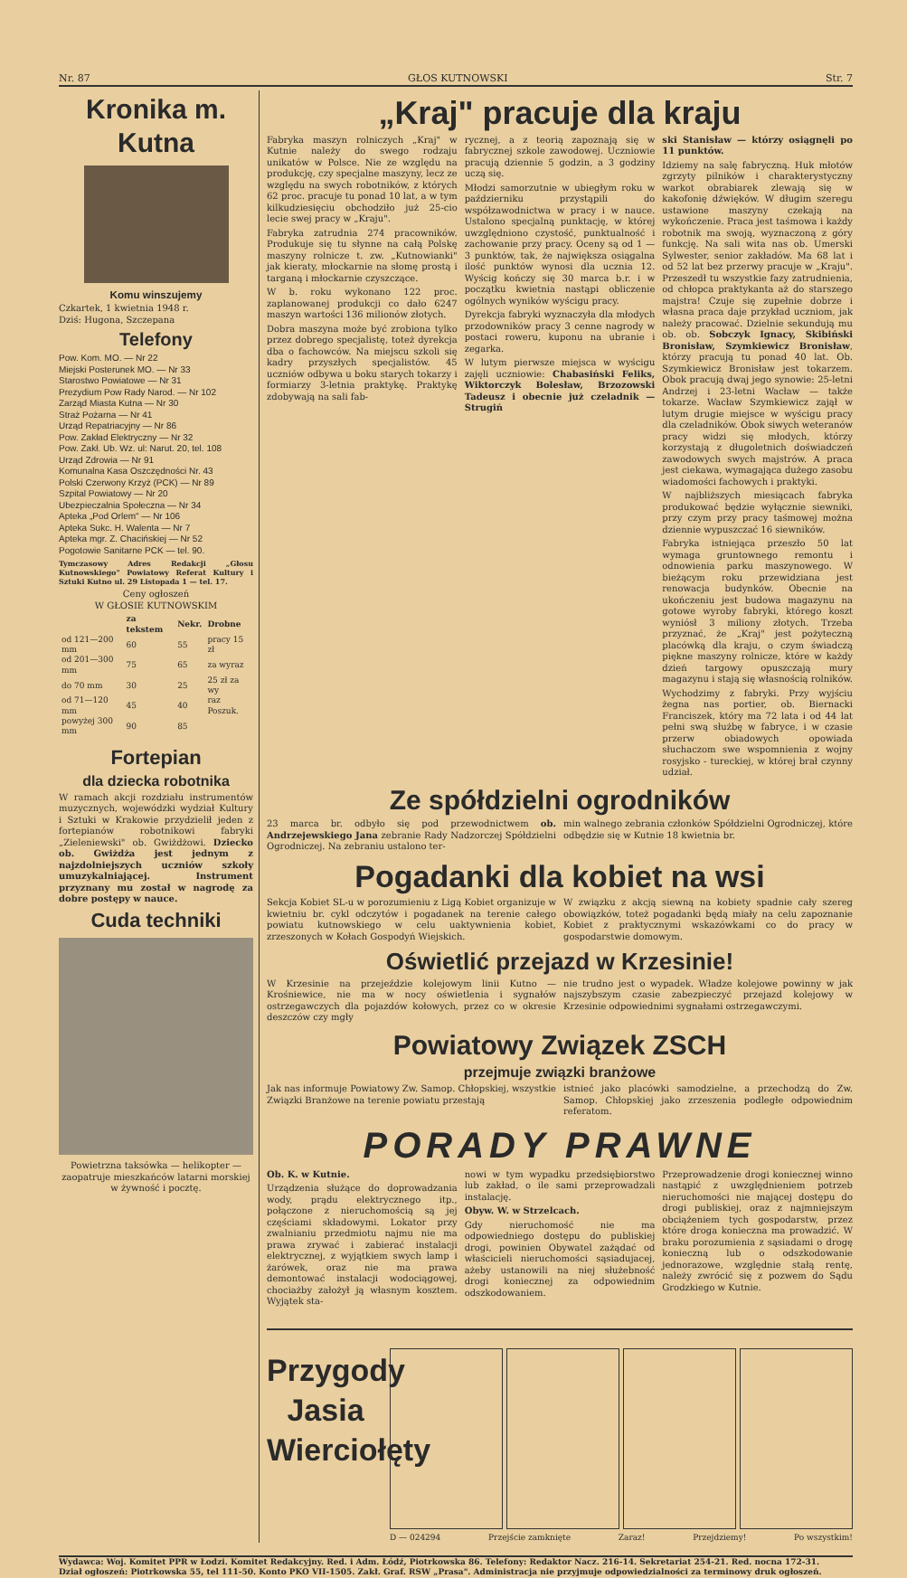Nr. 87 GŁOS KUTNOWSKI Str. 7
Kronika m. Kutna
Komu winszujemy
Czkartek, 1 kwietnia 1948 r.
Dziś: Hugona, Szczepana
Telefony
Pow. Kom. MO. — Nr 22
Miejski Posterunek MO. — Nr 33
Starostwo Powiatowe — Nr 31
Prezydium Pow Rady Narod. — Nr 102
Zarząd Miasta Kutna — Nr 30
Straż Pożarna — Nr 41
Urząd Repatriacyjny — Nr 86
Pow. Zakład Elektryczny — Nr 32
Pow. Zakł. Ub. Wz. ul: Narut. 20, tel. 108
Urząd Zdrowia — Nr 91
Komunalna Kasa Oszczędności Nr. 43
Polski Czerwony Krzyż (PCK) — Nr 89
Szpital Powiatowy — Nr 20
Ubezpieczalnia Społeczna — Nr 34
Apteka „Pod Orlem" — Nr 106
Apteka Sukc. H. Walenta — Nr 7
Apteka mgr. Z. Chacińskiej — Nr 52
Pogotowie Sanitarne PCK — tel. 90.
Tymczasowy Adres Redakcji „Głosu Kutnowskiego" Powiatowy Referat Kultury i Sztuki Kutno ul. 29 Listopada 1 — tel. 17.
Ceny ogłoszeń
W GŁOSIE KUTNOWSKIM
| | za tekstem | Nekr. | Drobne |
| --- | --- | --- | --- |
| od 121—200 mm | 60 | 55 | pracy 15 zł |
| od 201—300 mm | 75 | 65 | za wyraz |
| do 70 mm | 30 | 25 | 25 zł za wy |
| od 71—120 mm | 45 | 40 | raz Poszuk. |
| powyżej 300 mm | 90 | 85 | |
Fortepian
dla dziecka robotnika
W ramach akcji rozdziału instrumentów muzycznych, wojewódzki wydział Kultury i Sztuki w Krakowie przydzielił jeden z fortepianów robotnikowi fabryki „Zieleniewski" ob. Gwiżdżowi. Dziecko ob. Gwiżdża jest jednym z najzdolniejszych uczniów szkoły umuzykalniającej. Instrument przyznany mu został w nagrodę za dobre postępy w nauce.
Cuda techniki
Powietrzna taksówka — helikopter — zaopatruje mieszkańców latarni morskiej w żywność i pocztę.
„Kraj" pracuje dla kraju
Fabryka maszyn rolniczych „Kraj" w Kutnie należy do swego rodzaju unikatów w Polsce. Nie ze względu na produkcję, czy specjalne maszyny, lecz ze względu na swych robotników, z których 62 proc. pracuje tu ponad 10 lat, a w tym kilkudziesięciu obchodziło już 25-cio lecie swej pracy w „Kraju".
Fabryka zatrudnia 274 pracowników. Produkuje się tu słynne na całą Polskę maszyny rolnicze t. zw. „Kutnowianki" jak kieraty, młockarnie na słomę prostą i targaną i młockarnie czyszczące.
W b. roku wykonano 122 proc. zaplanowanej produkcji co dało 6247 maszyn wartości 136 milionów złotych.
Dobra maszyna może być zrobiona tylko przez dobrego specjalistę, toteż dyrekcja dba o fachowców. Na miejscu szkoli się kadry przyszłych specjalistów. 45 uczniów odbywa u boku starych tokarzy i formiarzy 3-letnia praktykę. Praktykę zdobywają na sali fab-
rycznej, a z teorią zapoznają się w fabrycznej szkole zawodowej. Uczniowie pracują dziennie 5 godzin, a 3 godziny uczą się.
Młodzi samorzutnie w ubiegłym roku w październiku przystąpili do współzawodnictwa w pracy i w nauce. Ustalono specjalną punktację, w której uwzględniono czystość, punktualność i zachowanie przy pracy. Oceny są od 1 — 3 punktów, tak, że największa osiągalna ilość punktów wynosi dla ucznia 12. Wyścig kończy się 30 marca b.r. i w początku kwietnia nastąpi obliczenie ogólnych wyników wyścigu pracy.
Dyrekcja fabryki wyznaczyła dla młodych przodowników pracy 3 cenne nagrody w postaci roweru, kuponu na ubranie i zegarka.
W lutym pierwsze miejsca w wyścigu zajęli uczniowie: Chabasiński Feliks, Wiktorczyk Bolesław, Brzozowski Tadeusz i obecnie już czeladnik — Strugiń
ski Stanisław — którzy osiągnęli po 11 punktów.
Idziemy na salę fabryczną. Huk młotów zgrzyty pilników i charakterystyczny warkot obrabiarek zlewają się w kakofonię dźwięków. W długim szeregu ustawione maszyny czekają na wykończenie. Praca jest taśmowa i każdy robotnik ma swoją, wyznaczoną z góry funkcję. Na sali wita nas ob. Umerski Sylwester, senior zakładów. Ma 68 lat i od 52 lat bez przerwy pracuje w „Kraju". Przeszedł tu wszystkie fazy zatrudnienia, od chłopca praktykanta aż do starszego majstra! Czuje się zupełnie dobrze i własna praca daje przykład uczniom, jak należy pracować. Dzielnie sekundują mu ob. ob. Sobczyk Ignacy, Skibiński Bronisław, Szymkiewicz Bronisław, którzy pracują tu ponad 40 lat. Ob. Szymkiewicz Bronisław jest tokarzem. Obok pracują dwaj jego synowie: 25-letni Andrzej i 23-letni Wacław — także tokarze. Wacław Szymkiewicz zajął w lutym drugie miejsce w wyścigu pracy dla czeladników. Obok siwych weteranów pracy widzi się młodych, którzy korzystają z długoletnich doświadczeń zawodowych swych majstrów. A praca jest ciekawa, wymagająca dużego zasobu wiadomości fachowych i praktyki.
W najbliższych miesiącach fabryka produkować będzie wyłącznie siewniki, przy czym przy pracy taśmowej można dziennie wypuszczać 16 siewników.
Fabryka istniejąca przeszło 50 lat wymaga gruntownego remontu i odnowienia parku maszynowego. W bieżącym roku przewidziana jest renowacja budynków. Obecnie na ukończeniu jest budowa magazynu na gotowe wyroby fabryki, którego koszt wyniósł 3 miliony złotych. Trzeba przyznać, że „Kraj" jest pożyteczną placówką dla kraju, o czym świadczą piękne maszyny rolnicze, które w każdy dzień targowy opuszczają mury magazynu i stają się własnością rolników.
Wychodzimy z fabryki. Przy wyjściu żegna nas portier, ob. Biernacki Franciszek, który ma 72 lata i od 44 lat pełni swą służbę w fabryce, i w czasie przerw obiadowych opowiada słuchaczom swe wspomnienia z wojny rosyjsko - tureckiej, w której brał czynny udział.
Ze spółdzielni ogrodników
23 marca br. odbyło się pod przewodnictwem ob. Andrzejewskiego Jana zebranie Rady Nadzorczej Spółdzielni Ogrodniczej. Na zebraniu ustalono ter-
min walnego zebrania członków Spółdzielni Ogrodniczej, które odbędzie się w Kutnie 18 kwietnia br.
Pogadanki dla kobiet na wsi
Sekcja Kobiet SL-u w porozumieniu z Ligą Kobiet organizuje w kwietniu br. cykl odczytów i pogadanek na terenie całego powiatu kutnowskiego w celu uaktywnienia kobiet, zrzeszonych w Kołach Gospodyń Wiejskich.
W związku z akcją siewną na kobiety spadnie cały szereg obowiązków, toteż pogadanki będą miały na celu zapoznanie Kobiet z praktycznymi wskazówkami co do pracy w gospodarstwie domowym.
Oświetlić przejazd w Krzesinie!
W Krzesinie na przejeździe kolejowym linii Kutno — Krośniewice, nie ma w nocy oświetlenia i sygnałów ostrzegawczych dla pojazdów kołowych, przez co w okresie deszczów czy mgły
nie trudno jest o wypadek. Władze kolejowe powinny w jak najszybszym czasie zabezpieczyć przejazd kolejowy w Krzesinie odpowiednimi sygnałami ostrzegawczymi.
Powiatowy Związek ZSCH
przejmuje związki branżowe
Jak nas informuje Powiatowy Zw. Samop. Chłopskiej, wszystkie Związki Branżowe na terenie powiatu przestają
istnieć jako placówki samodzielne, a przechodzą do Zw. Samop. Chłopskiej jako zrzeszenia podległe odpowiednim referatom.
PORADY PRAWNE
Ob. K. w Kutnie.
Urządzenia służące do doprowadzania wody, prądu elektrycznego itp., połączone z nieruchomością są jej częściami składowymi. Lokator przy zwalnianiu przedmiotu najmu nie ma prawa zrywać i zabierać instalacji elektrycznej, z wyjątkiem swych lamp i żarówek, oraz nie ma prawa demontować instalacji wodociągowej, chociażby założył ją własnym kosztem. Wyjątek sta-
nowi w tym wypadku przedsiębiorstwo lub zakład, o ile sami przeprowadzali instalację.
Obyw. W. w Strzelcach.
Gdy nieruchomość nie ma odpowiedniego dostępu do publiskiej drogi, powinien Obywatel zażądać od właścicieli nieruchomości sąsiadujacej, ażeby ustanowili na niej służebność drogi koniecznej za odpowiednim odszkodowaniem.
Przeprowadzenie drogi koniecznej winno nastąpić z uwzględnieniem potrzeb nieruchomości nie mającej dostępu do drogi publiskiej, oraz z najmniejszym obciążeniem tych gospodarstw, przez które droga konieczna ma prowadzić. W braku porozumienia z sąsiadami o drogę konieczną lub o odszkodowanie jednorazowe, względnie stałą rentę, należy zwrócić się z pozwem do Sądu Grodzkiego w Kutnie.
Przygody Jasia Wierciołęty
D — 024294 Przejście zamknięte Zaraz! Przejdziemy! Po wszystkim!
Wydawca: Woj. Komitet PPR w Łodzi. Komitet Redakcyjny. Red. i Adm. Łódź, Piotrkowska 86. Telefony: Redaktor Nacz. 216-14. Sekretariat 254-21. Red. nocna 172-31.
Dział ogłoszeń: Piotrkowska 55, tel 111-50. Konto PKO VII-1505. Zakł. Graf. RSW „Prasa". Administracja nie przyjmuje odpowiedzialności za terminowy druk ogłoszeń.